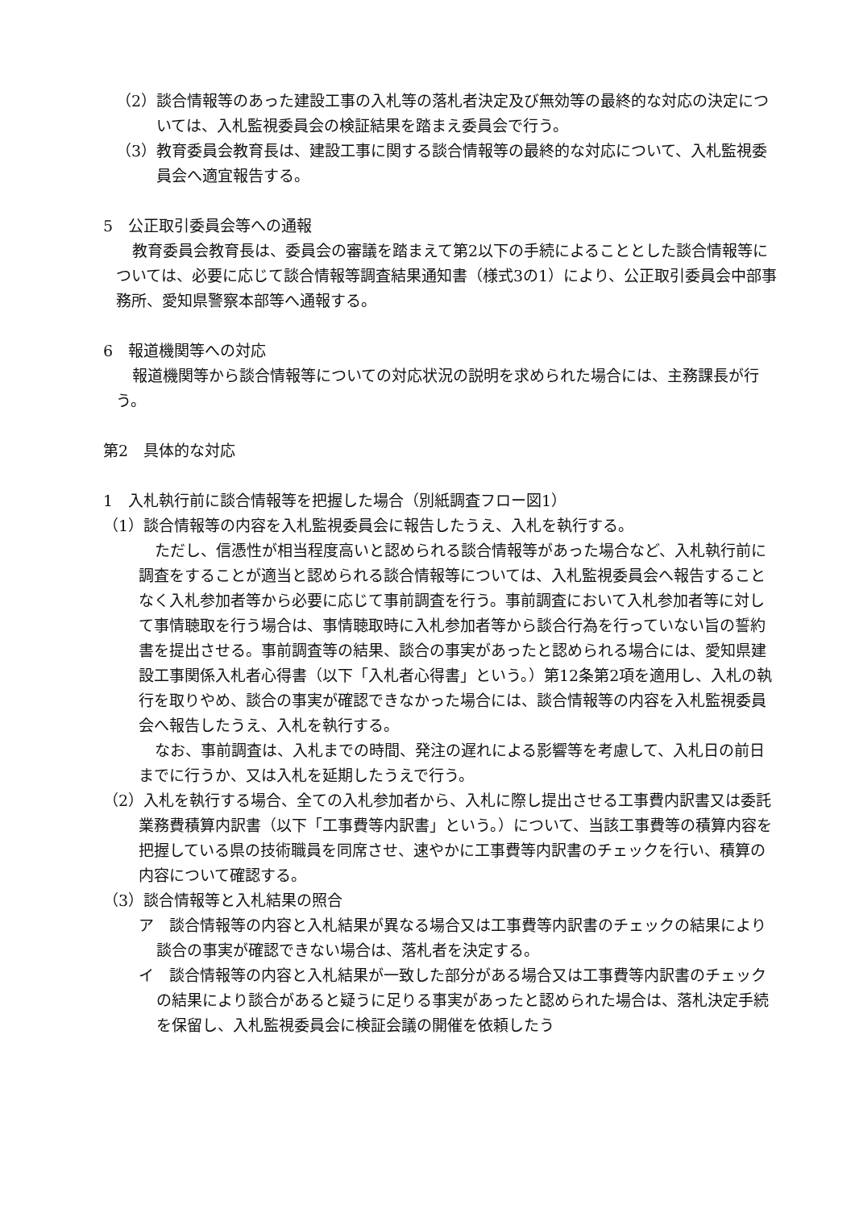（2）談合情報等のあった建設工事の入札等の落札者決定及び無効等の最終的な対応の決定については、入札監視委員会の検証結果を踏まえ委員会で行う。
（3）教育委員会教育長は、建設工事に関する談合情報等の最終的な対応について、入札監視委員会へ適宜報告する。
5　公正取引委員会等への通報
教育委員会教育長は、委員会の審議を踏まえて第2以下の手続によることとした談合情報等については、必要に応じて談合情報等調査結果通知書（様式3の1）により、公正取引委員会中部事務所、愛知県警察本部等へ通報する。
6　報道機関等への対応
報道機関等から談合情報等についての対応状況の説明を求められた場合には、主務課長が行う。
第2　具体的な対応
1　入札執行前に談合情報等を把握した場合（別紙調査フロー図1）
（1）談合情報等の内容を入札監視委員会に報告したうえ、入札を執行する。
ただし、信憑性が相当程度高いと認められる談合情報等があった場合など、入札執行前に調査をすることが適当と認められる談合情報等については、入札監視委員会へ報告することなく入札参加者等から必要に応じて事前調査を行う。事前調査において入札参加者等に対して事情聴取を行う場合は、事情聴取時に入札参加者等から談合行為を行っていない旨の誓約書を提出させる。事前調査等の結果、談合の事実があったと認められる場合には、愛知県建設工事関係入札者心得書（以下「入札者心得書」という。）第12条第2項を適用し、入札の執行を取りやめ、談合の事実が確認できなかった場合には、談合情報等の内容を入札監視委員会へ報告したうえ、入札を執行する。
なお、事前調査は、入札までの時間、発注の遅れによる影響等を考慮して、入札日の前日までに行うか、又は入札を延期したうえで行う。
（2）入札を執行する場合、全ての入札参加者から、入札に際し提出させる工事費内訳書又は委託業務費積算内訳書（以下「工事費等内訳書」という。）について、当該工事費等の積算内容を把握している県の技術職員を同席させ、速やかに工事費等内訳書のチェックを行い、積算の内容について確認する。
（3）談合情報等と入札結果の照合
ア　談合情報等の内容と入札結果が異なる場合又は工事費等内訳書のチェックの結果により談合の事実が確認できない場合は、落札者を決定する。
イ　談合情報等の内容と入札結果が一致した部分がある場合又は工事費等内訳書のチェックの結果により談合があると疑うに足りる事実があったと認められた場合は、落札決定手続を保留し、入札監視委員会に検証会議の開催を依頼したう